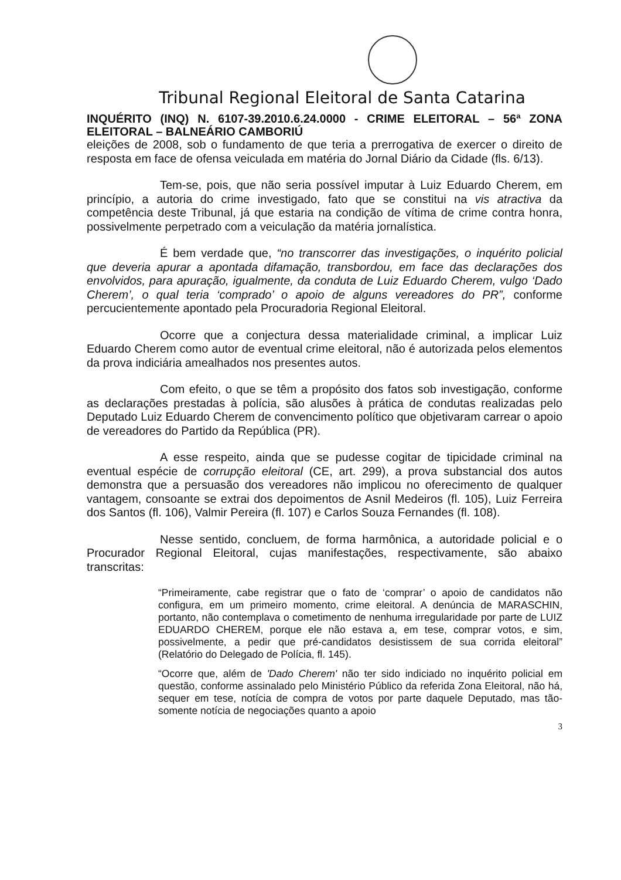Tribunal Regional Eleitoral de Santa Catarina
INQUÉRITO (INQ) N. 6107-39.2010.6.24.0000 - CRIME ELEITORAL – 56ª ZONA ELEITORAL – BALNEÁRIO CAMBORIÚ
eleições de 2008, sob o fundamento de que teria a prerrogativa de exercer o direito de resposta em face de ofensa veiculada em matéria do Jornal Diário da Cidade (fls. 6/13).
Tem-se, pois, que não seria possível imputar à Luiz Eduardo Cherem, em princípio, a autoria do crime investigado, fato que se constitui na vis atractiva da competência deste Tribunal, já que estaria na condição de vítima de crime contra honra, possivelmente perpetrado com a veiculação da matéria jornalística.
É bem verdade que, “no transcorrer das investigações, o inquérito policial que deveria apurar a apontada difamação, transbordou, em face das declarações dos envolvidos, para apuração, igualmente, da conduta de Luiz Eduardo Cherem, vulgo ‘Dado Cherem’, o qual teria ‘comprado’ o apoio de alguns vereadores do PR”, conforme percucientemente apontado pela Procuradoria Regional Eleitoral.
Ocorre que a conjectura dessa materialidade criminal, a implicar Luiz Eduardo Cherem como autor de eventual crime eleitoral, não é autorizada pelos elementos da prova indiciária amealhados nos presentes autos.
Com efeito, o que se têm a propósito dos fatos sob investigação, conforme as declarações prestadas à polícia, são alusões à prática de condutas realizadas pelo Deputado Luiz Eduardo Cherem de convencimento político que objetivaram carrear o apoio de vereadores do Partido da República (PR).
A esse respeito, ainda que se pudesse cogitar de tipicidade criminal na eventual espécie de corrupção eleitoral (CE, art. 299), a prova substancial dos autos demonstra que a persuasão dos vereadores não implicou no oferecimento de qualquer vantagem, consoante se extrai dos depoimentos de Asnil Medeiros (fl. 105), Luiz Ferreira dos Santos (fl. 106), Valmir Pereira (fl. 107) e Carlos Souza Fernandes (fl. 108).
Nesse sentido, concluem, de forma harmônica, a autoridade policial e o Procurador Regional Eleitoral, cujas manifestações, respectivamente, são abaixo transcritas:
“Primeiramente, cabe registrar que o fato de ‘comprar’ o apoio de candidatos não configura, em um primeiro momento, crime eleitoral. A denúncia de MARASCHIN, portanto, não contemplava o cometimento de nenhuma irregularidade por parte de LUIZ EDUARDO CHEREM, porque ele não estava a, em tese, comprar votos, e sim, possivelmente, a pedir que pré-candidatos desistissem de sua corrida eleitoral” (Relatório do Delegado de Polícia, fl. 145).
“Ocorre que, além de 'Dado Cherem' não ter sido indiciado no inquérito policial em questão, conforme assinalado pelo Ministério Público da referida Zona Eleitoral, não há, sequer em tese, notícia de compra de votos por parte daquele Deputado, mas tão-somente notícia de negociações quanto a apoio
3